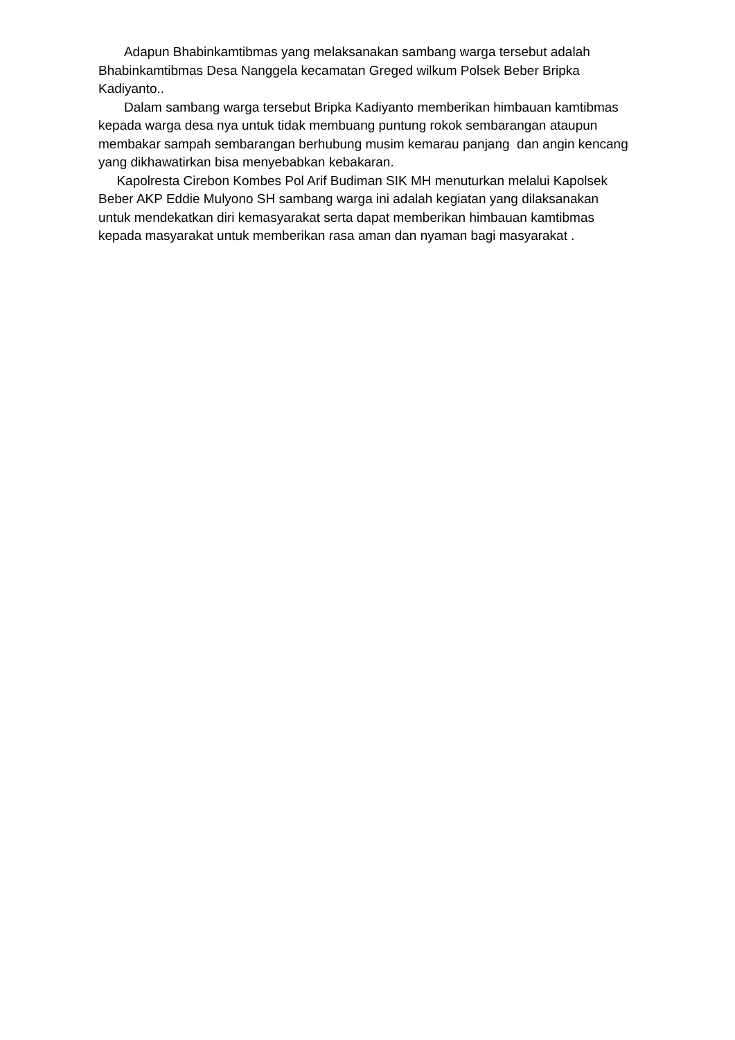Adapun Bhabinkamtibmas yang melaksanakan sambang warga tersebut adalah Bhabinkamtibmas Desa Nanggela kecamatan Greged wilkum Polsek Beber Bripka Kadiyanto..
Dalam sambang warga tersebut Bripka Kadiyanto memberikan himbauan kamtibmas kepada warga desa nya untuk tidak membuang puntung rokok sembarangan ataupun membakar sampah sembarangan berhubung musim kemarau panjang dan angin kencang yang dikhawatirkan bisa menyebabkan kebakaran.
Kapolresta Cirebon Kombes Pol Arif Budiman SIK MH menuturkan melalui Kapolsek Beber AKP Eddie Mulyono SH sambang warga ini adalah kegiatan yang dilaksanakan untuk mendekatkan diri kemasyarakat serta dapat memberikan himbauan kamtibmas kepada masyarakat untuk memberikan rasa aman dan nyaman bagi masyarakat .